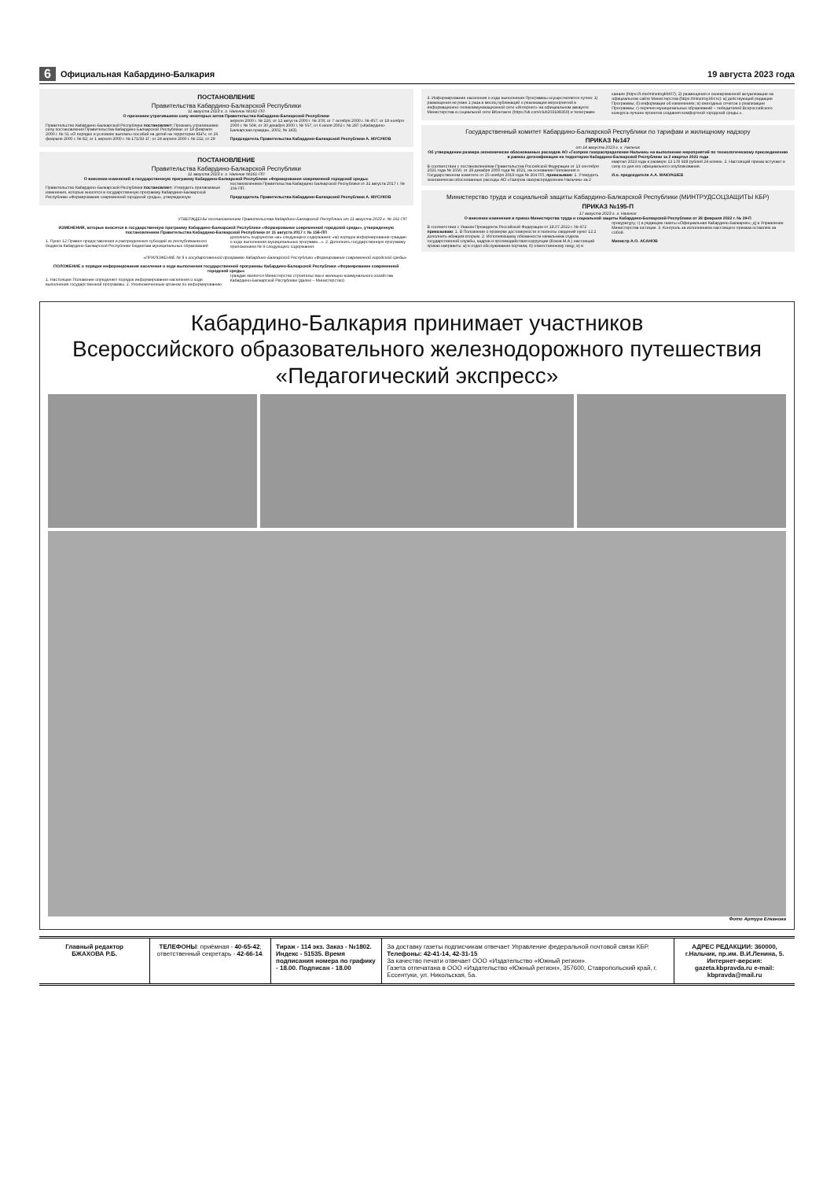6 Официальная Кабардино-Балкария 19 августа 2023 года
ПОСТАНОВЛЕНИЕ
Правительства Кабардино-Балкарской Республики
11 августа 2023 г. г. Нальчик №162-ПП
О признании утратившими силу некоторых актов Правительства Кабардино-Балкарской Республики
Правительство Кабардино-Балкарской Республики постановляет: Признать утратившими силу постановления Правительства Кабардино-Балкарской Республики: от 19 февраля 2000 г. № 51 «О порядке и условиях выплаты пособий на детей на территории КБР»; от 26 февраля 2000 г. № 82; от 1 апреля 2000 г. № 171/33-1Г; от 24 апреля 2000 г. № 211; от 29 апреля 2000 г. № 226; от 12 августа 2000 г. № 378; от 7 октября 2000 г. № 457; от 18 ноября 2000 г. № 504; от 30 декабря 2000 г. № 557; от 6 июля 2002 г. № 287 («Кабардино-Балкарская правда», 2002, № 143).
Председатель Правительства Кабардино-Балкарской Республики А. МУСУКОВ
ПОСТАНОВЛЕНИЕ
Правительства Кабардино-Балкарской Республики
11 августа 2023 г. г. Нальчик №161-ПП
О внесении изменений в государственную программу Кабардино-Балкарской Республики «Формирование современной городской среды»
Правительство Кабардино-Балкарской Республики постановляет: Утвердить прилагаемые изменения, которые вносятся в государственную программу Кабардино-Балкарской Республики «Формирование современной городской среды», утвержденную постановлением Правительства Кабардино-Балкарской Республики от 31 августа 2017 г. № 156-ПП.
Председатель Правительства Кабардино-Балкарской Республики А. МУСУКОВ
УТВЕРЖДЕНЫ постановлением Правительства Кабардино-Балкарской Республики от 11 августа 2023 г. № 161-ПП
ИЗМЕНЕНИЯ, которые вносятся в государственную программу Кабардино-Балкарской Республики «Формирование современной городской среды», утвержденную постановлением Правительства Кабардино-Балкарской Республики от 31 августа 2017 г. № 156-ПП
1. Пункт 12 Правил предоставления и распределения субсидий из республиканского бюджета Кабардино-Балкарской Республики бюджетам муниципальных образований дополнить подпунктом «м» следующего содержания: «м) порядок информирования граждан о ходе выполнения муниципальных программ...». 2. Дополнить государственную программу приложением № 9 следующего содержания:
«ПРИЛОЖЕНИЕ № 9 к государственной программе Кабардино-Балкарской Республики «Формирование современной городской среды»
ПОЛОЖЕНИЕ о порядке информирования населения о ходе выполнения государственной программы Кабардино-Балкарской Республики «Формирование современной городской среды»
1. Настоящее Положение определяет порядок информирования населения о ходе выполнения государственной программы. 2. Уполномоченным органом по информированию граждан является Министерство строительства и жилищно-коммунального хозяйства Кабардино-Балкарской Республики (далее – Министерство).
3. Информирование населения о ходе выполнения Программы осуществляется путем: 1) размещения не реже 1 раза в месяц публикаций о реализации мероприятий в информационно-телекоммуникационной сети «Интернет» на официальном аккаунте Министерства в социальной сети ВКонтакте (https://vk.com/club203198350) и телеграмм-канале (https://t.me/minstroykbr07); 2) размещения и своевременной актуализации на официальном сайте Министерства (https://minstroy.kbr.ru): а) действующей редакции Программы; б) информации об изменениях; в) ежегодных отчетов о реализации Программы; г) перечня муниципальных образований – победителей Всероссийского конкурса лучших проектов создания комфортной городской среды.».
Государственный комитет Кабардино-Балкарской Республики по тарифам и жилищному надзору
ПРИКАЗ №147
от 14 августа 2023 г. г. Нальчик
Об утверждении размера экономически обоснованных расходов АО «Газпром газораспределение Нальчик» на выполнение мероприятий по технологическому присоединению в рамках догазификации на территории Кабардино-Балкарской Республики за 2 квартал 2023 года
В соответствии с постановлениями Правительства Российской Федерации от 13 сентября 2021 года № 1550, от 29 декабря 2000 года № 1021, на основании Положения о Государственном комитете от 25 ноября 2019 года № 204-ПП, приказываю: 1. Утвердить экономически обоснованные расходы АО «Газпром газораспределение Нальчик» за 2 квартал 2023 года в размере 13 178 928 рублей 24 копеек. 2. Настоящий приказ вступает в силу со дня его официального опубликования.
И.о. председателя А.А. МАКУАШЕВ
Министерство труда и социальной защиты Кабардино-Балкарской Республики (МИНТРУДСОЦЗАЩИТЫ КБР)
ПРИКАЗ №195-П
17 августа 2023 г. г. Нальчик
О внесении изменения в приказ Министерства труда и социальной защиты Кабардино-Балкарской Республики от 28 февраля 2022 г. № 39-П
В соответствии с Указом Президента Российской Федерации от 18.07.2022 г. № 472 приказываю: 1. В Положении о проверке достоверности и полноты сведений пункт 12.2 дополнить абзацем вторым. 2. Исполняющему обязанности начальника отдела государственной службы, кадров и противодействия коррупции (Коков М.А.) настоящий приказ направить: а) в отдел обслуживания портала; б) ответственному лицу; в) в прокуратуру; г) в редакцию газеты «Официальная Кабардино-Балкария»; д) в Управление Министерства юстиции. 3. Контроль за исполнением настоящего приказа оставляю за собой.
Министр А.О. АСАНОВ
Кабардино-Балкария принимает участников
Всероссийского образовательного железнодорожного путешествия
«Педагогический экспресс»
Фото Артура Елканова
Главный редактор
БЖАХОВА Р.Б.
ТЕЛЕФОНЫ: приёмная - 40-65-42; ответственный секретарь - 42-66-14.
Тираж - 114 экз. Заказ - №1802. Индекс - 51535. Время подписания номера по графику - 18.00. Подписан - 18.00
За доставку газеты подписчикам отвечает Управление федеральной почтовой связи КБР. Телефоны: 42-41-14, 42-31-15
За качество печати отвечает ООО «Издательство «Южный регион».
Газета отпечатана в ООО «Издательство «Южный регион», 357600, Ставропольский край, г. Ессентуки, ул. Никольская, 5а.
АДРЕС РЕДАКЦИИ: 360000, г.Нальчик, пр.им. В.И.Ленина, 5. Интернет-версия: gazeta.kbpravda.ru e-mail: kbpravda@mail.ru